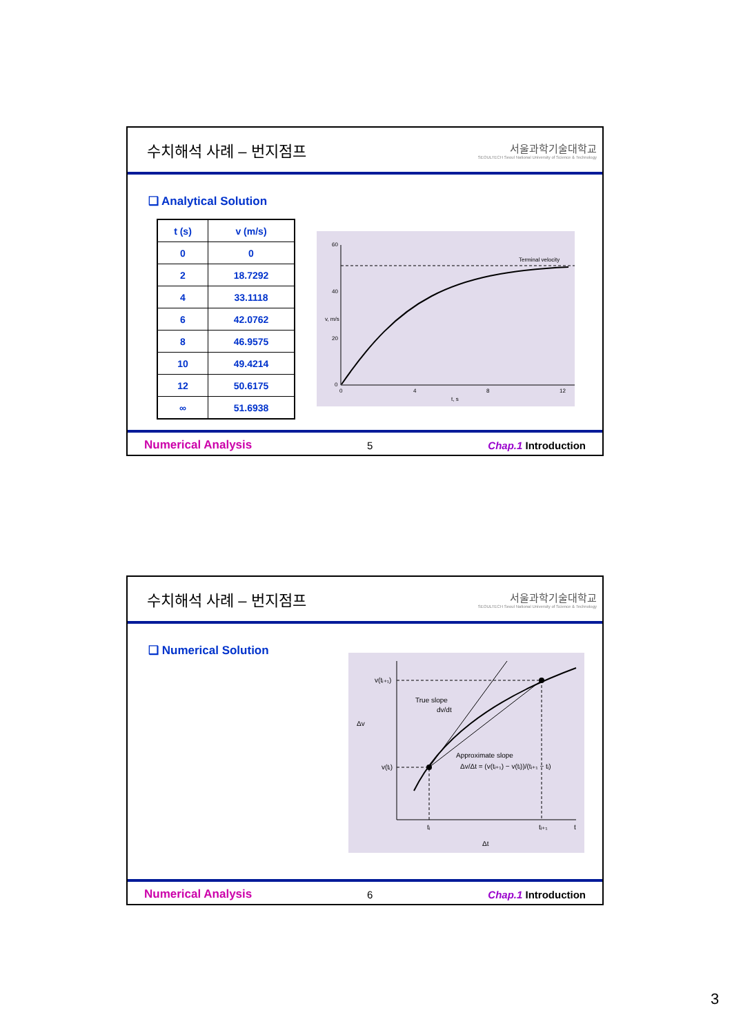수치해석 사례 – 번지점프
서울과학기술대학교
SEOULTECH Seoul National University of Science & Technology
❑ Analytical Solution
| t (s) | v (m/s) |
| --- | --- |
| 0 | 0 |
| 2 | 18.7292 |
| 4 | 33.1118 |
| 6 | 42.0762 |
| 8 | 46.9575 |
| 10 | 49.4214 |
| 12 | 50.6175 |
| ∞ | 51.6938 |
60
40
20
0
0
4
8
12
Terminal velocity
t, s
v, m/s
Numerical Analysis 5 Chap.1 Introduction
수치해석 사례 – 번지점프
서울과학기술대학교
SEOULTECH Seoul National University of Science & Technology
❑ Numerical Solution
v(tᵢ₊₁)
v(tᵢ)
Δv
True slope
dv/dt
Approximate slope
Δv/Δt = (v(tᵢ₊₁) − v(tᵢ))/(tᵢ₊₁ − tᵢ)
tᵢ
tᵢ₊₁
t
Δt
Numerical Analysis 6 Chap.1 Introduction
3